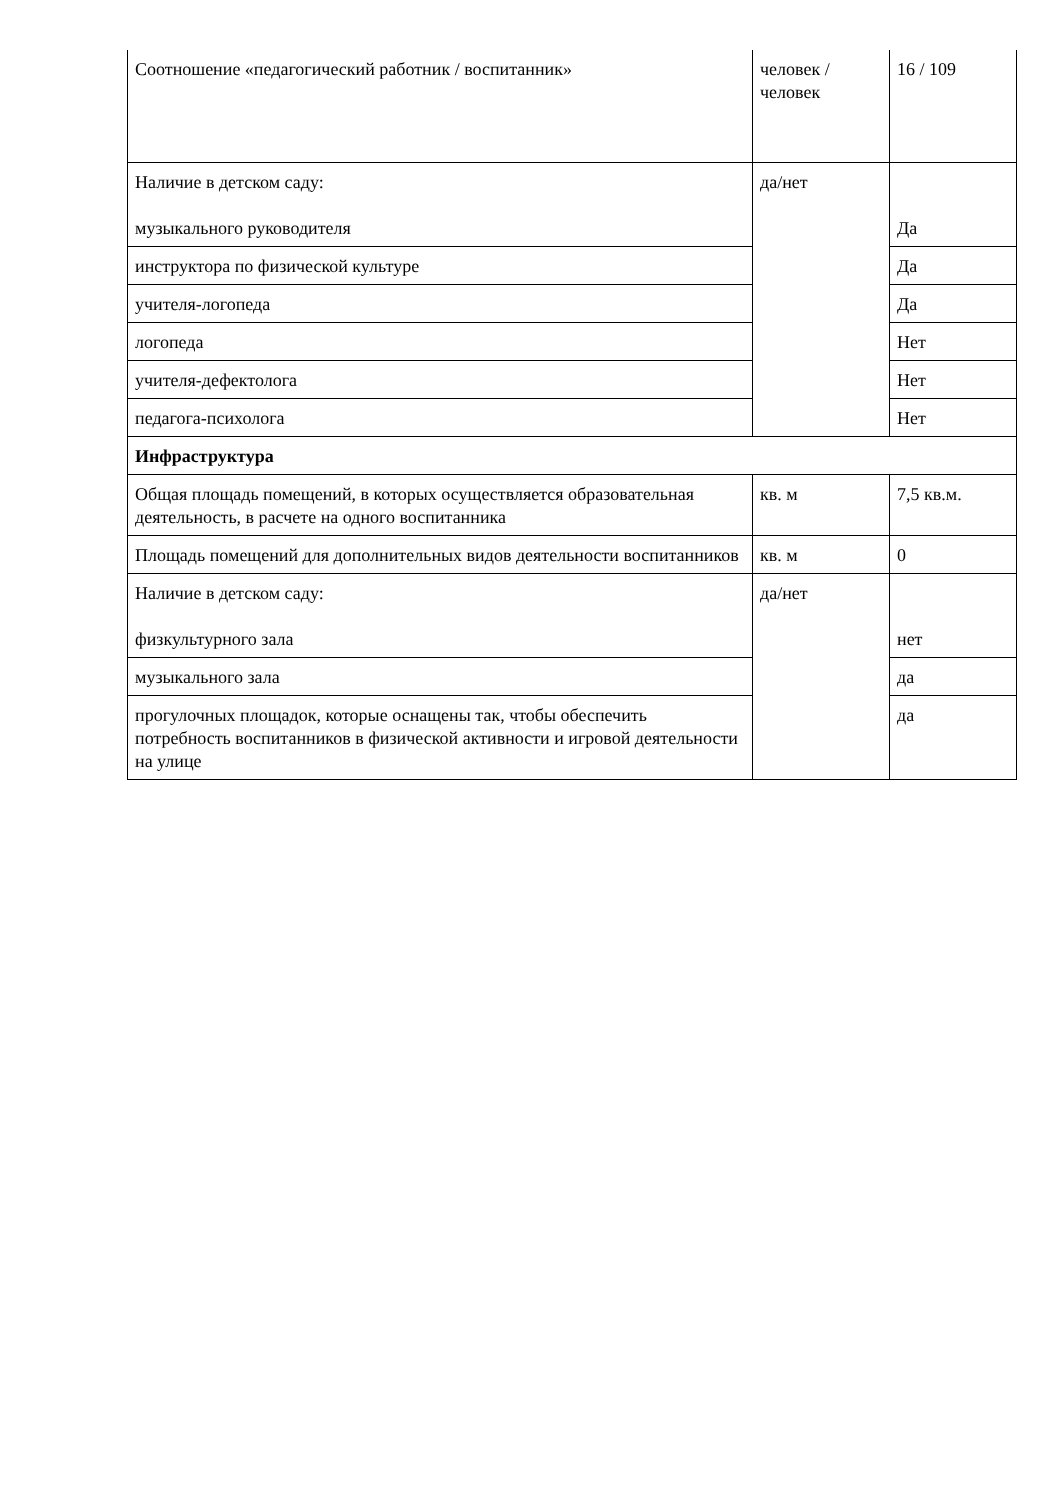| Соотношение «педагогический работник / воспитанник» | человек /человек | 16 / 109 |
| Наличие в детском саду: музыкального руководителя | да/нет | Да |
| инструктора по физической культуре | | Да |
| учителя-логопеда | | Да |
| логопеда | | Нет |
| учителя-дефектолога | | Нет |
| педагога-психолога | | Нет |
| Инфраструктура | | |
| Общая площадь помещений, в которых осуществляется образовательная деятельность, в расчете на одного воспитанника | кв. м | 7,5 кв.м. |
| Площадь помещений для дополнительных видов деятельности воспитанников | кв. м | 0 |
| Наличие в детском саду: физкультурного зала | да/нет | нет |
| музыкального зала | | да |
| прогулочных площадок, которые оснащены так, чтобы обеспечить потребность воспитанников в физической активности и игровой деятельности на улице | | да |